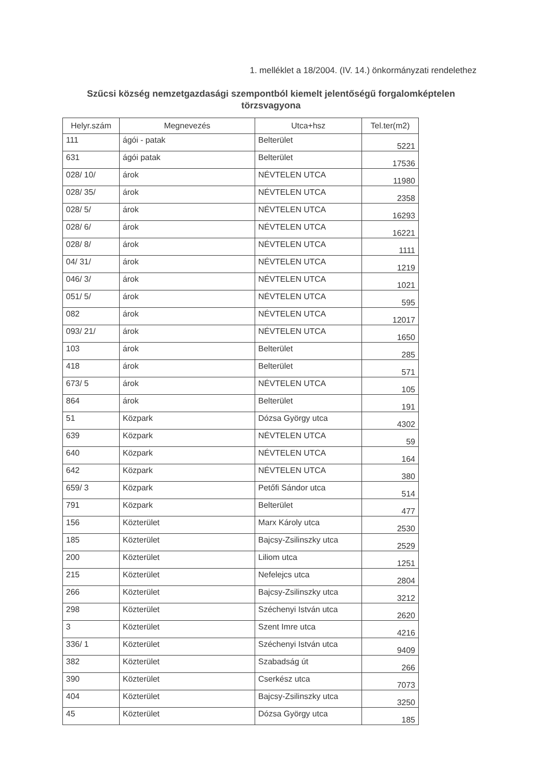1. melléklet a 18/2004. (IV. 14.) önkormányzati rendelethez
Szűcsi község nemzetgazdasági szempontból kiemelt jelentőségű forgalomképtelen törzsvagyona
| Helyr.szám | Megnevezés | Utca+hsz | Tel.ter(m2) |
| --- | --- | --- | --- |
| 111 | ágói - patak | Belterület | 5221 |
| 631 | ágói patak | Belterület | 17536 |
| 028/ 10/ | árok | NÉVTELEN UTCA | 11980 |
| 028/ 35/ | árok | NÉVTELEN UTCA | 2358 |
| 028/ 5/ | árok | NÉVTELEN UTCA | 16293 |
| 028/ 6/ | árok | NÉVTELEN UTCA | 16221 |
| 028/ 8/ | árok | NÉVTELEN UTCA | 1111 |
| 04/ 31/ | árok | NÉVTELEN UTCA | 1219 |
| 046/ 3/ | árok | NÉVTELEN UTCA | 1021 |
| 051/ 5/ | árok | NÉVTELEN UTCA | 595 |
| 082 | árok | NÉVTELEN UTCA | 12017 |
| 093/ 21/ | árok | NÉVTELEN UTCA | 1650 |
| 103 | árok | Belterület | 285 |
| 418 | árok | Belterület | 571 |
| 673/ 5 | árok | NÉVTELEN UTCA | 105 |
| 864 | árok | Belterület | 191 |
| 51 | Közpark | Dózsa György utca | 4302 |
| 639 | Közpark | NÉVTELEN UTCA | 59 |
| 640 | Közpark | NÉVTELEN UTCA | 164 |
| 642 | Közpark | NÉVTELEN UTCA | 380 |
| 659/ 3 | Közpark | Petőfi Sándor utca | 514 |
| 791 | Közpark | Belterület | 477 |
| 156 | Közterület | Marx Károly utca | 2530 |
| 185 | Közterület | Bajcsy-Zsilinszky utca | 2529 |
| 200 | Közterület | Liliom utca | 1251 |
| 215 | Közterület | Nefelejcs utca | 2804 |
| 266 | Közterület | Bajcsy-Zsilinszky utca | 3212 |
| 298 | Közterület | Széchenyi István utca | 2620 |
| 3 | Közterület | Szent Imre utca | 4216 |
| 336/ 1 | Közterület | Széchenyi István utca | 9409 |
| 382 | Közterület | Szabadság út | 266 |
| 390 | Közterület | Cserkész utca | 7073 |
| 404 | Közterület | Bajcsy-Zsilinszky utca | 3250 |
| 45 | Közterület | Dózsa György utca | 185 |